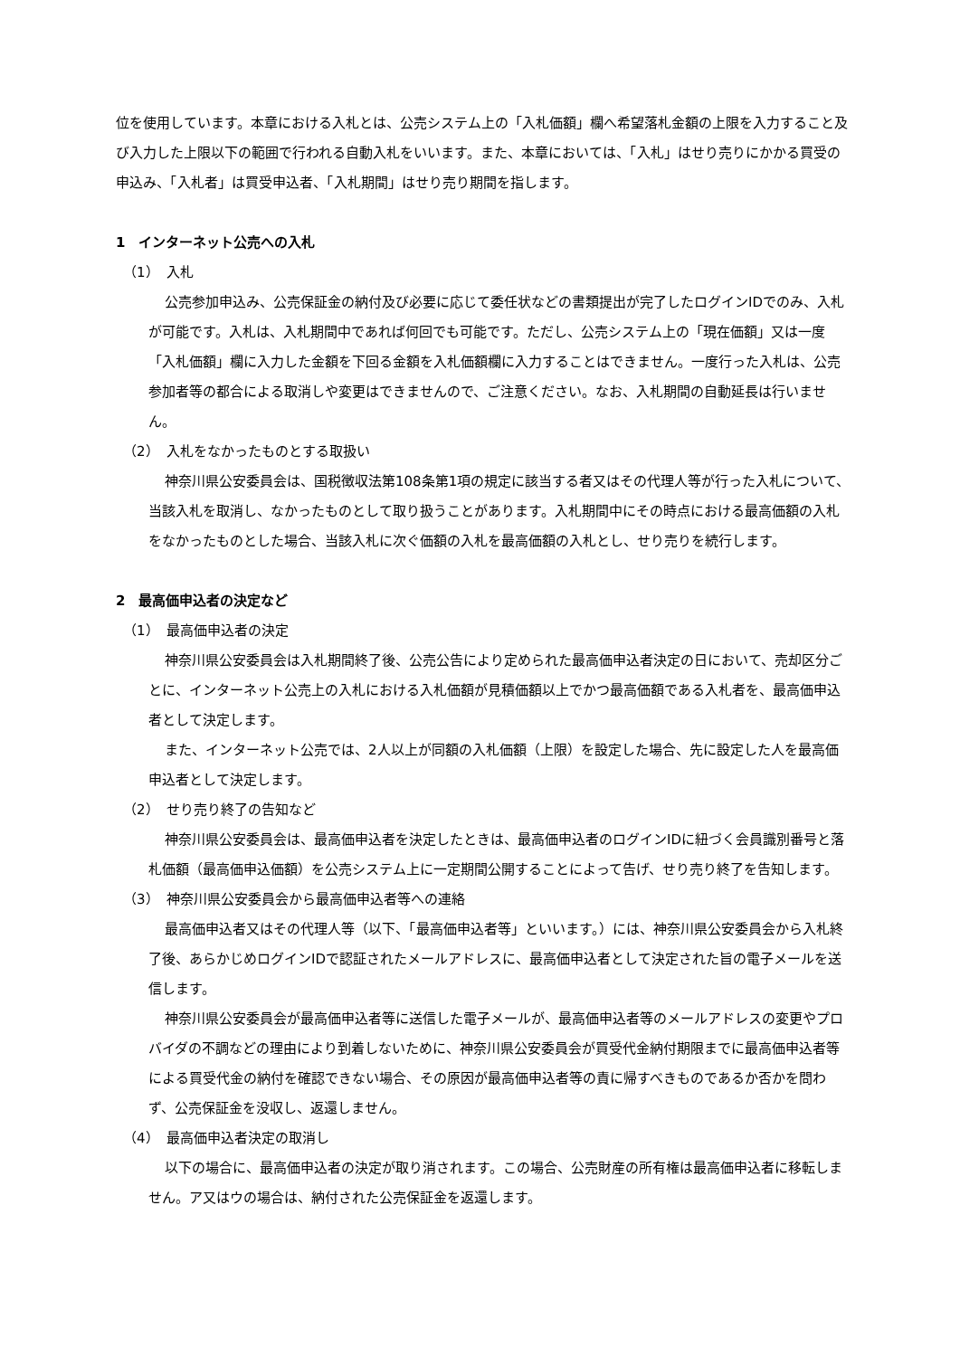位を使用しています。本章における入札とは、公売システム上の「入札価額」欄へ希望落札金額の上限を入力すること及び入力した上限以下の範囲で行われる自動入札をいいます。また、本章においては、「入札」はせり売りにかかる買受の申込み、「入札者」は買受申込者、「入札期間」はせり売り期間を指します。
1　インターネット公売への入札
（1）　入札
公売参加申込み、公売保証金の納付及び必要に応じて委任状などの書類提出が完了したログインIDでのみ、入札が可能です。入札は、入札期間中であれば何回でも可能です。ただし、公売システム上の「現在価額」又は一度「入札価額」欄に入力した金額を下回る金額を入札価額欄に入力することはできません。一度行った入札は、公売参加者等の都合による取消しや変更はできませんので、ご注意ください。なお、入札期間の自動延長は行いません。
（2）　入札をなかったものとする取扱い
神奈川県公安委員会は、国税徴収法第108条第1項の規定に該当する者又はその代理人等が行った入札について、当該入札を取消し、なかったものとして取り扱うことがあります。入札期間中にその時点における最高価額の入札をなかったものとした場合、当該入札に次ぐ価額の入札を最高価額の入札とし、せり売りを続行します。
2　最高価申込者の決定など
（1）　最高価申込者の決定
神奈川県公安委員会は入札期間終了後、公売公告により定められた最高価申込者決定の日において、売却区分ごとに、インターネット公売上の入札における入札価額が見積価額以上でかつ最高価額である入札者を、最高価申込者として決定します。
また、インターネット公売では、2人以上が同額の入札価額（上限）を設定した場合、先に設定した人を最高価申込者として決定します。
（2）　せり売り終了の告知など
神奈川県公安委員会は、最高価申込者を決定したときは、最高価申込者のログインIDに紐づく会員識別番号と落札価額（最高価申込価額）を公売システム上に一定期間公開することによって告げ、せり売り終了を告知します。
（3）　神奈川県公安委員会から最高価申込者等への連絡
最高価申込者又はその代理人等（以下、「最高価申込者等」といいます。）には、神奈川県公安委員会から入札終了後、あらかじめログインIDで認証されたメールアドレスに、最高価申込者として決定された旨の電子メールを送信します。
神奈川県公安委員会が最高価申込者等に送信した電子メールが、最高価申込者等のメールアドレスの変更やプロバイダの不調などの理由により到着しないために、神奈川県公安委員会が買受代金納付期限までに最高価申込者等による買受代金の納付を確認できない場合、その原因が最高価申込者等の責に帰すべきものであるか否かを問わず、公売保証金を没収し、返還しません。
（4）　最高価申込者決定の取消し
以下の場合に、最高価申込者の決定が取り消されます。この場合、公売財産の所有権は最高価申込者に移転しません。ア又はウの場合は、納付された公売保証金を返還します。